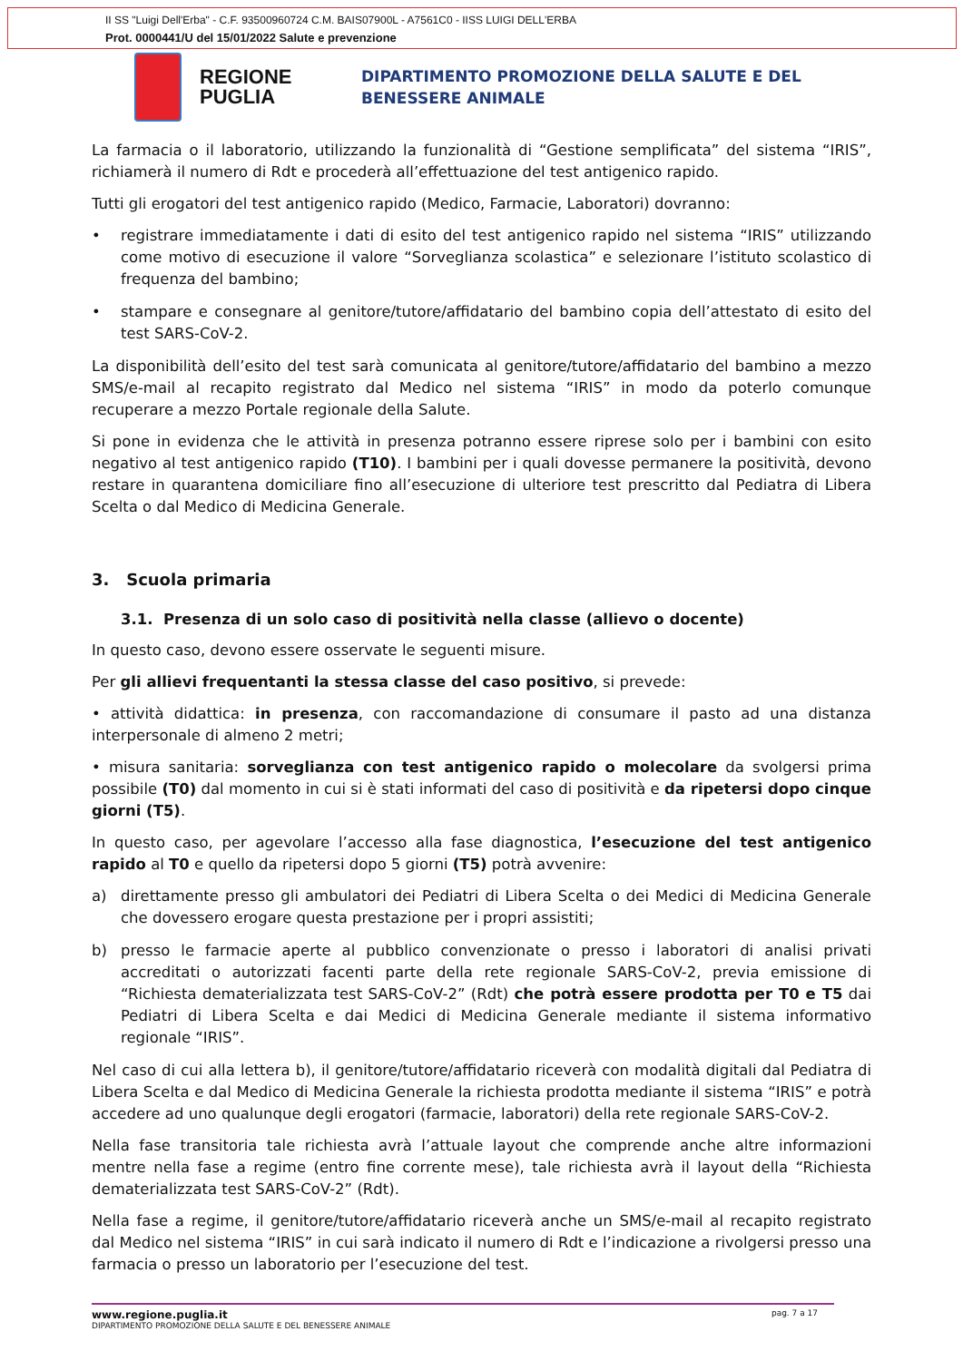II SS "Luigi Dell'Erba" - C.F. 93500960724 C.M. BAIS07900L - A7561C0 - IISS LUIGI DELL'ERBA
Prot. 0000441/U del 15/01/2022 Salute e prevenzione
REGIONE PUGLIA
DIPARTIMENTO PROMOZIONE DELLA SALUTE E DEL
BENESSERE ANIMALE
La farmacia o il laboratorio, utilizzando la funzionalità di “Gestione semplificata” del sistema “IRIS”, richiamerà il numero di Rdt e procederà all’effettuazione del test antigenico rapido.
Tutti gli erogatori del test antigenico rapido (Medico, Farmacie, Laboratori) dovranno:
• registrare immediatamente i dati di esito del test antigenico rapido nel sistema “IRIS” utilizzando come motivo di esecuzione il valore “Sorveglianza scolastica” e selezionare l’istituto scolastico di frequenza del bambino;
• stampare e consegnare al genitore/tutore/affidatario del bambino copia dell’attestato di esito del test SARS-CoV-2.
La disponibilità dell’esito del test sarà comunicata al genitore/tutore/affidatario del bambino a mezzo SMS/e-mail al recapito registrato dal Medico nel sistema “IRIS” in modo da poterlo comunque recuperare a mezzo Portale regionale della Salute.
Si pone in evidenza che le attività in presenza potranno essere riprese solo per i bambini con esito negativo al test antigenico rapido (T10). I bambini per i quali dovesse permanere la positività, devono restare in quarantena domiciliare fino all’esecuzione di ulteriore test prescritto dal Pediatra di Libera Scelta o dal Medico di Medicina Generale.
3. Scuola primaria
3.1. Presenza di un solo caso di positività nella classe (allievo o docente)
In questo caso, devono essere osservate le seguenti misure.
Per gli allievi frequentanti la stessa classe del caso positivo, si prevede:
• attività didattica: in presenza, con raccomandazione di consumare il pasto ad una distanza interpersonale di almeno 2 metri;
• misura sanitaria: sorveglianza con test antigenico rapido o molecolare da svolgersi prima possibile (T0) dal momento in cui si è stati informati del caso di positività e da ripetersi dopo cinque giorni (T5).
In questo caso, per agevolare l’accesso alla fase diagnostica, l’esecuzione del test antigenico rapido al T0 e quello da ripetersi dopo 5 giorni (T5) potrà avvenire:
a) direttamente presso gli ambulatori dei Pediatri di Libera Scelta o dei Medici di Medicina Generale che dovessero erogare questa prestazione per i propri assistiti;
b) presso le farmacie aperte al pubblico convenzionate o presso i laboratori di analisi privati accreditati o autorizzati facenti parte della rete regionale SARS-CoV-2, previa emissione di “Richiesta dematerializzata test SARS-CoV-2” (Rdt) che potrà essere prodotta per T0 e T5 dai Pediatri di Libera Scelta e dai Medici di Medicina Generale mediante il sistema informativo regionale “IRIS”.
Nel caso di cui alla lettera b), il genitore/tutore/affidatario riceverà con modalità digitali dal Pediatra di Libera Scelta e dal Medico di Medicina Generale la richiesta prodotta mediante il sistema “IRIS” e potrà accedere ad uno qualunque degli erogatori (farmacie, laboratori) della rete regionale SARS-CoV-2.
Nella fase transitoria tale richiesta avrà l’attuale layout che comprende anche altre informazioni mentre nella fase a regime (entro fine corrente mese), tale richiesta avrà il layout della “Richiesta dematerializzata test SARS-CoV-2” (Rdt).
Nella fase a regime, il genitore/tutore/affidatario riceverà anche un SMS/e-mail al recapito registrato dal Medico nel sistema “IRIS” in cui sarà indicato il numero di Rdt e l’indicazione a rivolgersi presso una farmacia o presso un laboratorio per l’esecuzione del test.
www.regione.puglia.it pag. 7 a 17
DIPARTIMENTO PROMOZIONE DELLA SALUTE E DEL BENESSERE ANIMALE